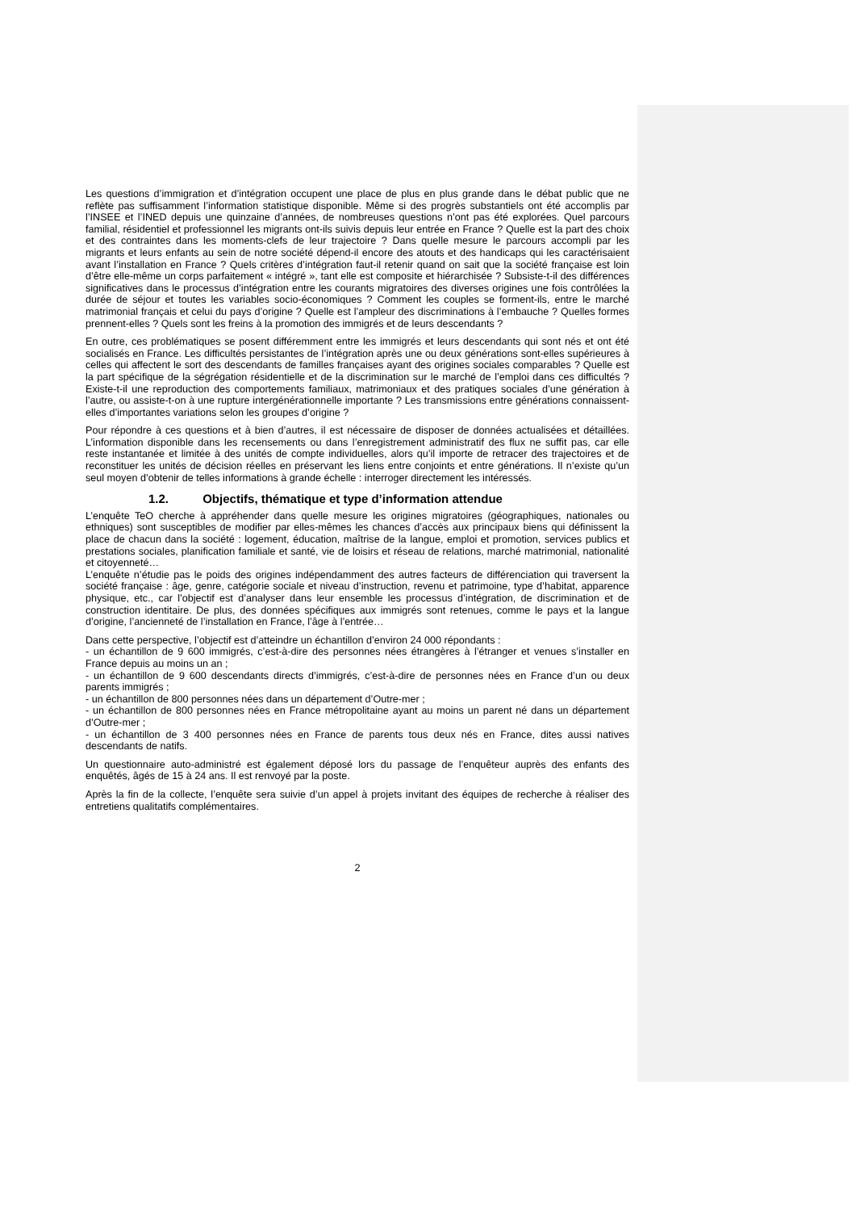Les questions d’immigration et d’intégration occupent une place de plus en plus grande dans le débat public que ne reflète pas suffisamment l’information statistique disponible. Même si des progrès substantiels ont été accomplis par l’INSEE et l’INED depuis une quinzaine d’années, de nombreuses questions n’ont pas été explorées. Quel parcours familial, résidentiel et professionnel les migrants ont-ils suivis depuis leur entrée en France ? Quelle est la part des choix et des contraintes dans les moments-clefs de leur trajectoire ? Dans quelle mesure le parcours accompli par les migrants et leurs enfants au sein de notre société dépend-il encore des atouts et des handicaps qui les caractérisaient avant l’installation en France ? Quels critères d’intégration faut-il retenir quand on sait que la société française est loin d’être elle-même un corps parfaitement « intégré », tant elle est composite et hiérarchisée ? Subsiste-t-il des différences significatives dans le processus d’intégration entre les courants migratoires des diverses origines une fois contrôlées la durée de séjour et toutes les variables socio-économiques ? Comment les couples se forment-ils, entre le marché matrimonial français et celui du pays d’origine ? Quelle est l’ampleur des discriminations à l’embauche ? Quelles formes prennent-elles ? Quels sont les freins à la promotion des immigrés et de leurs descendants ?
En outre, ces problématiques se posent différemment entre les immigrés et leurs descendants qui sont nés et ont été socialisés en France. Les difficultés persistantes de l’intégration après une ou deux générations sont-elles supérieures à celles qui affectent le sort des descendants de familles françaises ayant des origines sociales comparables ? Quelle est la part spécifique de la ségrégation résidentielle et de la discrimination sur le marché de l’emploi dans ces difficultés ? Existe-t-il une reproduction des comportements familiaux, matrimoniaux et des pratiques sociales d’une génération à l’autre, ou assiste-t-on à une rupture intergénérationnelle importante ? Les transmissions entre générations connaissent-elles d’importantes variations selon les groupes d’origine ?
Pour répondre à ces questions et à bien d’autres, il est nécessaire de disposer de données actualisées et détaillées. L’information disponible dans les recensements ou dans l’enregistrement administratif des flux ne suffit pas, car elle reste instantanée et limitée à des unités de compte individuelles, alors qu’il importe de retracer des trajectoires et de reconstituer les unités de décision réelles en préservant les liens entre conjoints et entre générations. Il n’existe qu’un seul moyen d’obtenir de telles informations à grande échelle : interroger directement les intéressés.
1.2. Objectifs, thématique et type d’information attendue
L’enquête TeO cherche à appréhender dans quelle mesure les origines migratoires (géographiques, nationales ou ethniques) sont susceptibles de modifier par elles-mêmes les chances d’accès aux principaux biens qui définissent la place de chacun dans la société : logement, éducation, maîtrise de la langue, emploi et promotion, services publics et prestations sociales, planification familiale et santé, vie de loisirs et réseau de relations, marché matrimonial, nationalité et citoyenneté…
L’enquête n’étudie pas le poids des origines indépendamment des autres facteurs de différenciation qui traversent la société française : âge, genre, catégorie sociale et niveau d’instruction, revenu et patrimoine, type d’habitat, apparence physique, etc., car l’objectif est d’analyser dans leur ensemble les processus d’intégration, de discrimination et de construction identitaire. De plus, des données spécifiques aux immigrés sont retenues, comme le pays et la langue d’origine, l’ancienneté de l’installation en France, l’âge à l’entrée…
Dans cette perspective, l’objectif est d’atteindre un échantillon d’environ 24 000 répondants :
- un échantillon de 9 600 immigrés, c’est-à-dire des personnes nées étrangères à l’étranger et venues s’installer en France depuis au moins un an ;
- un échantillon de 9 600 descendants directs d’immigrés, c’est-à-dire de personnes nées en France d’un ou deux parents immigrés ;
- un échantillon de 800 personnes nées dans un département d’Outre-mer ;
- un échantillon de 800 personnes nées en France métropolitaine ayant au moins un parent né dans un département d’Outre-mer ;
- un échantillon de 3 400 personnes nées en France de parents tous deux nés en France, dites aussi natives descendants de natifs.
Un questionnaire auto-administré est également déposé lors du passage de l’enquêteur auprès des enfants des enquêtés, âgés de 15 à 24 ans. Il est renvoyé par la poste.
Après la fin de la collecte, l’enquête sera suivie d’un appel à projets invitant des équipes de recherche à réaliser des entretiens qualitatifs complémentaires.
2